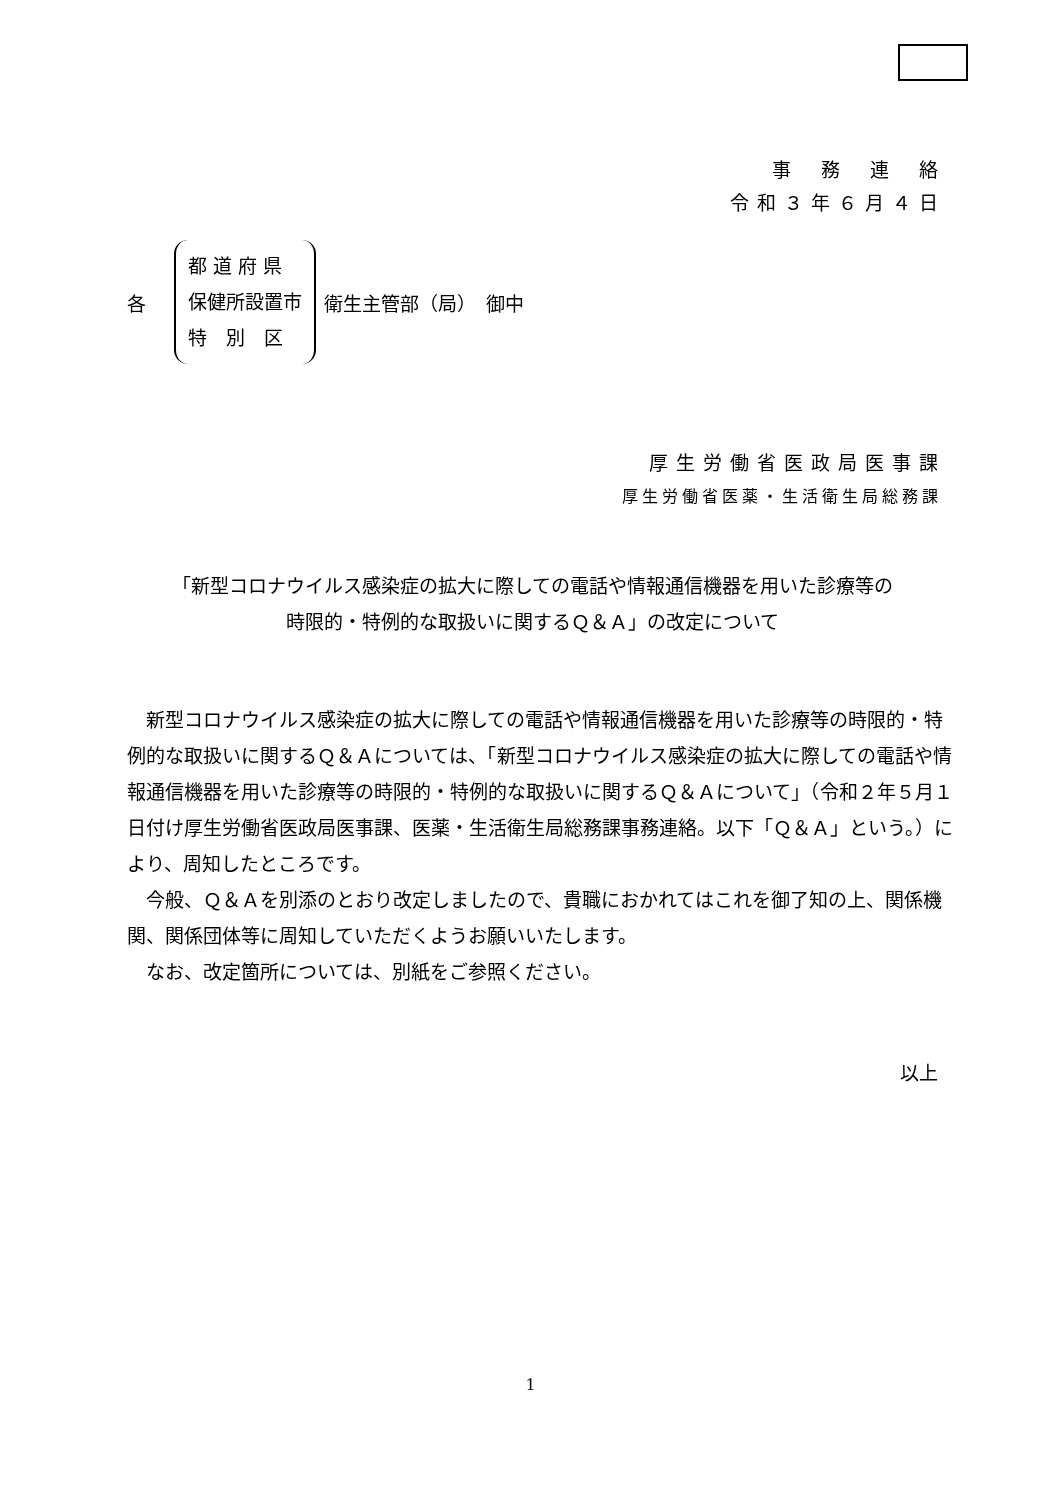事務連絡
令和３年６月４日
各
都 道 府 県
保健所設置市
特　別　区
衛生主管部（局）　御中
厚生労働省医政局医事課
厚生労働省医薬・生活衛生局総務課
「新型コロナウイルス感染症の拡大に際しての電話や情報通信機器を用いた診療等の
時限的・特例的な取扱いに関するＱ＆Ａ」の改定について
新型コロナウイルス感染症の拡大に際しての電話や情報通信機器を用いた診療等の時限的・特例的な取扱いに関するＱ＆Ａについては、「新型コロナウイルス感染症の拡大に際しての電話や情報通信機器を用いた診療等の時限的・特例的な取扱いに関するＱ＆Ａについて」（令和２年５月１日付け厚生労働省医政局医事課、医薬・生活衛生局総務課事務連絡。以下「Ｑ＆Ａ」という。）により、周知したところです。
今般、Ｑ＆Ａを別添のとおり改定しましたので、貴職におかれてはこれを御了知の上、関係機関、関係団体等に周知していただくようお願いいたします。
なお、改定箇所については、別紙をご参照ください。
以上
1